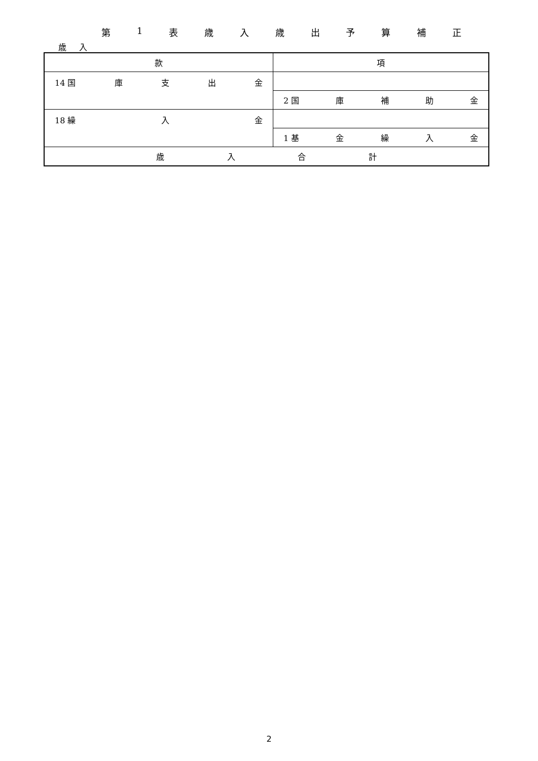第 1 表 歳 入 歳 出 予 算 補 正
歳 入
| 款 | 項 |
| 14 国 庫 支 出 金 | |
| | 2 国 庫 補 助 金 |
| 18 繰 入 金 | |
| | 1 基 金 繰 入 金 |
| 歳 入 合 計 | |
2